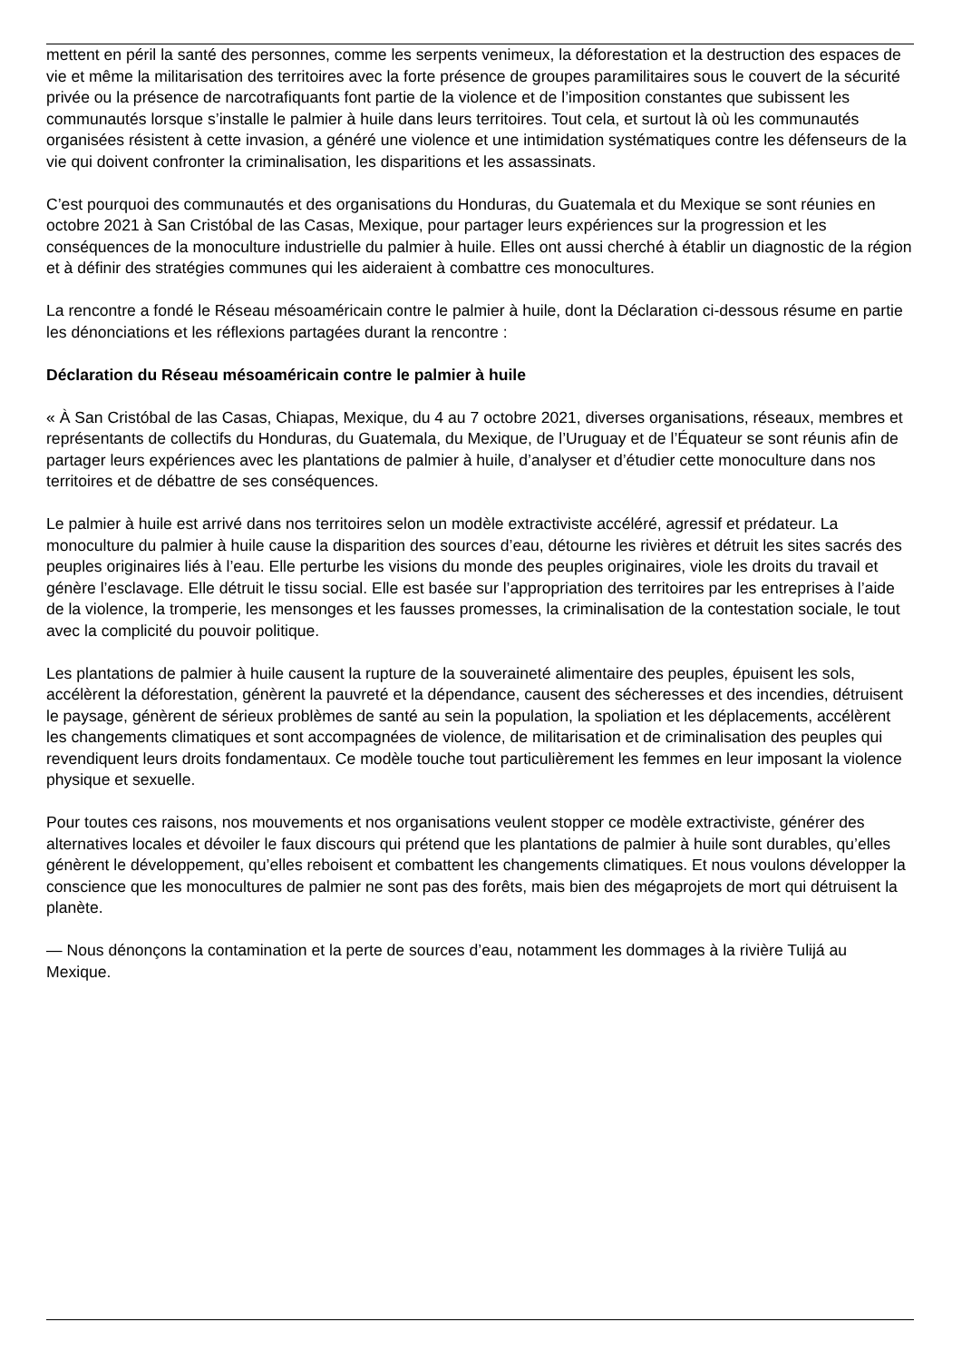mettent en péril la santé des personnes, comme les serpents venimeux, la déforestation et la destruction des espaces de vie et même la militarisation des territoires avec la forte présence de groupes paramilitaires sous le couvert de la sécurité privée ou la présence de narcotrafiquants font partie de la violence et de l’imposition constantes que subissent les communautés lorsque s’installe le palmier à huile dans leurs territoires. Tout cela, et surtout là où les communautés organisées résistent à cette invasion, a généré une violence et une intimidation systématiques contre les défenseurs de la vie qui doivent confronter la criminalisation, les disparitions et les assassinats.
C’est pourquoi des communautés et des organisations du Honduras, du Guatemala et du Mexique se sont réunies en octobre 2021 à San Cristóbal de las Casas, Mexique, pour partager leurs expériences sur la progression et les conséquences de la monoculture industrielle du palmier à huile. Elles ont aussi cherché à établir un diagnostic de la région et à définir des stratégies communes qui les aideraient à combattre ces monocultures.
La rencontre a fondé le Réseau mésoaméricain contre le palmier à huile, dont la Déclaration ci-dessous résume en partie les dénonciations et les réflexions partagées durant la rencontre :
Déclaration du Réseau mésoaméricain contre le palmier à huile
« À San Cristóbal de las Casas, Chiapas, Mexique, du 4 au 7 octobre 2021, diverses organisations, réseaux, membres et représentants de collectifs du Honduras, du Guatemala, du Mexique, de l’Uruguay et de l’Équateur se sont réunis afin de partager leurs expériences avec les plantations de palmier à huile, d’analyser et d’étudier cette monoculture dans nos territoires et de débattre de ses conséquences.
Le palmier à huile est arrivé dans nos territoires selon un modèle extractiviste accéléré, agressif et prédateur. La monoculture du palmier à huile cause la disparition des sources d’eau, détourne les rivières et détruit les sites sacrés des peuples originaires liés à l’eau. Elle perturbe les visions du monde des peuples originaires, viole les droits du travail et génère l’esclavage. Elle détruit le tissu social. Elle est basée sur l’appropriation des territoires par les entreprises à l’aide de la violence, la tromperie, les mensonges et les fausses promesses, la criminalisation de la contestation sociale, le tout avec la complicité du pouvoir politique.
Les plantations de palmier à huile causent la rupture de la souveraineté alimentaire des peuples, épuisent les sols, accélèrent la déforestation, génèrent la pauvreté et la dépendance, causent des sécheresses et des incendies, détruisent le paysage, génèrent de sérieux problèmes de santé au sein la population, la spoliation et les déplacements, accélèrent les changements climatiques et sont accompagnées de violence, de militarisation et de criminalisation des peuples qui revendiquent leurs droits fondamentaux. Ce modèle touche tout particulièrement les femmes en leur imposant la violence physique et sexuelle.
Pour toutes ces raisons, nos mouvements et nos organisations veulent stopper ce modèle extractiviste, générer des alternatives locales et dévoiler le faux discours qui prétend que les plantations de palmier à huile sont durables, qu’elles génèrent le développement, qu’elles reboisent et combattent les changements climatiques. Et nous voulons développer la conscience que les monocultures de palmier ne sont pas des forêts, mais bien des mégaprojets de mort qui détruisent la planète.
— Nous dénonçons la contamination et la perte de sources d’eau, notamment les dommages à la rivière Tulijá au Mexique.